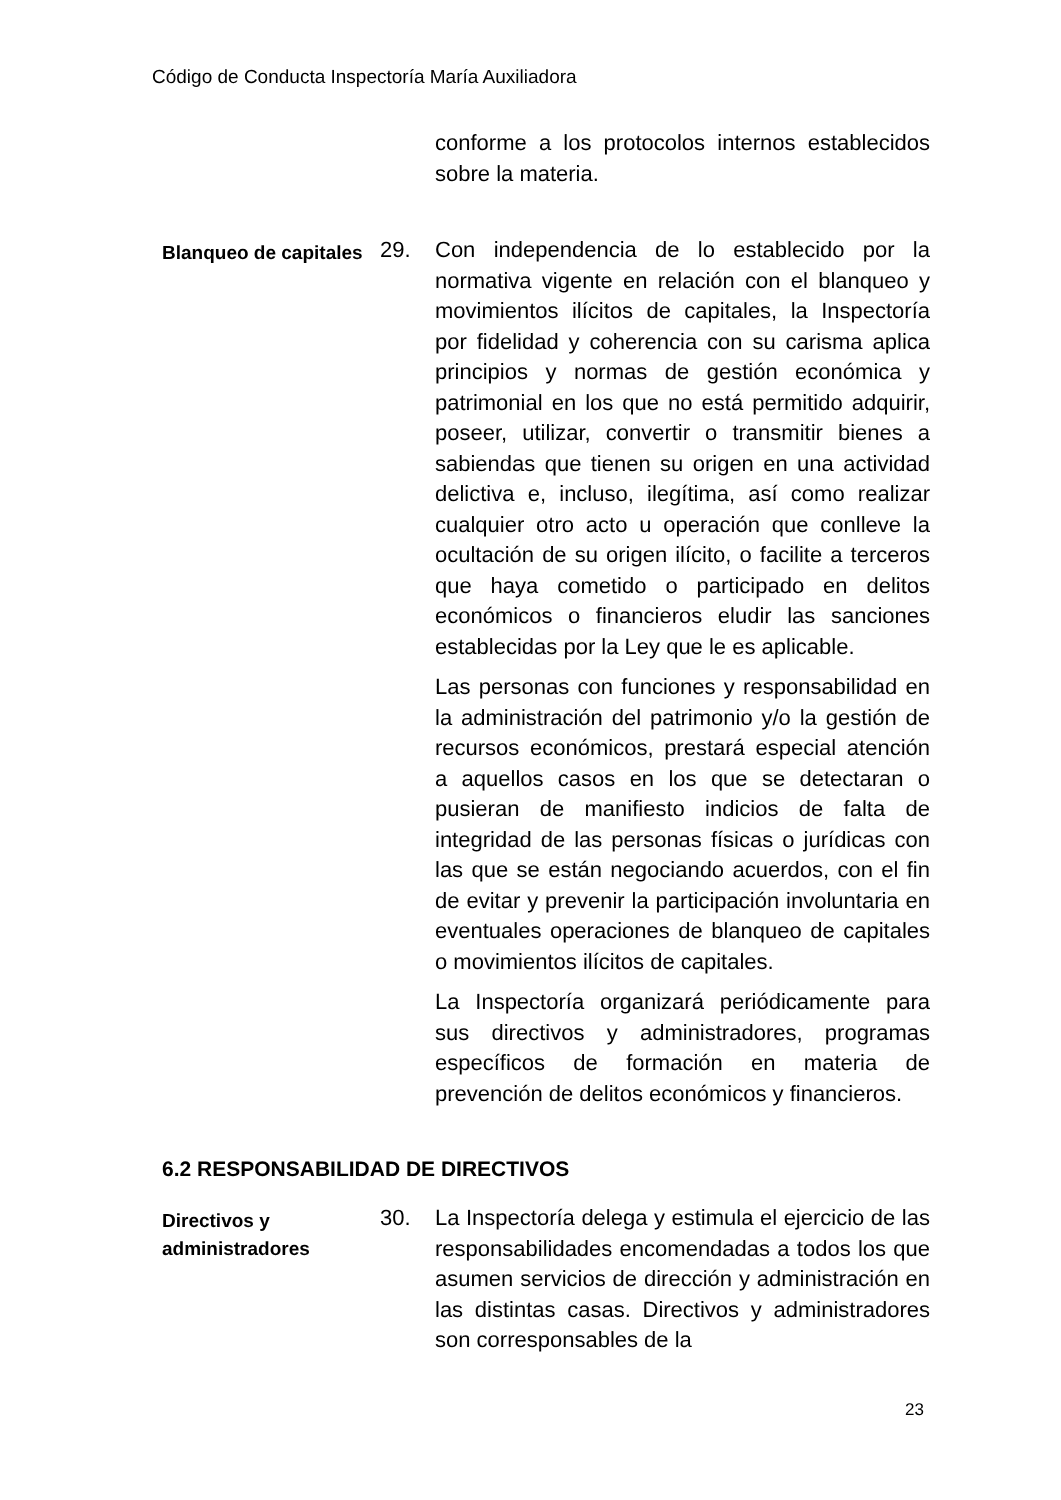Código de Conducta Inspectoría María Auxiliadora
conforme a los protocolos internos establecidos sobre la materia.
Blanqueo de capitales
29. Con independencia de lo establecido por la normativa vigente en relación con el blanqueo y movimientos ilícitos de capitales, la Inspectoría por fidelidad y coherencia con su carisma aplica principios y normas de gestión económica y patrimonial en los que no está permitido adquirir, poseer, utilizar, convertir o transmitir bienes a sabiendas que tienen su origen en una actividad delictiva e, incluso, ilegítima, así como realizar cualquier otro acto u operación que conlleve la ocultación de su origen ilícito, o facilite a terceros que haya cometido o participado en delitos económicos o financieros eludir las sanciones establecidas por la Ley que le es aplicable.
Las personas con funciones y responsabilidad en la administración del patrimonio y/o la gestión de recursos económicos, prestará especial atención a aquellos casos en los que se detectaran o pusieran de manifiesto indicios de falta de integridad de las personas físicas o jurídicas con las que se están negociando acuerdos, con el fin de evitar y prevenir la participación involuntaria en eventuales operaciones de blanqueo de capitales o movimientos ilícitos de capitales.
La Inspectoría organizará periódicamente para sus directivos y administradores, programas específicos de formación en materia de prevención de delitos económicos y financieros.
6.2 RESPONSABILIDAD DE DIRECTIVOS
Directivos y administradores
30. La Inspectoría delega y estimula el ejercicio de las responsabilidades encomendadas a todos los que asumen servicios de dirección y administración en las distintas casas. Directivos y administradores son corresponsables de la
23